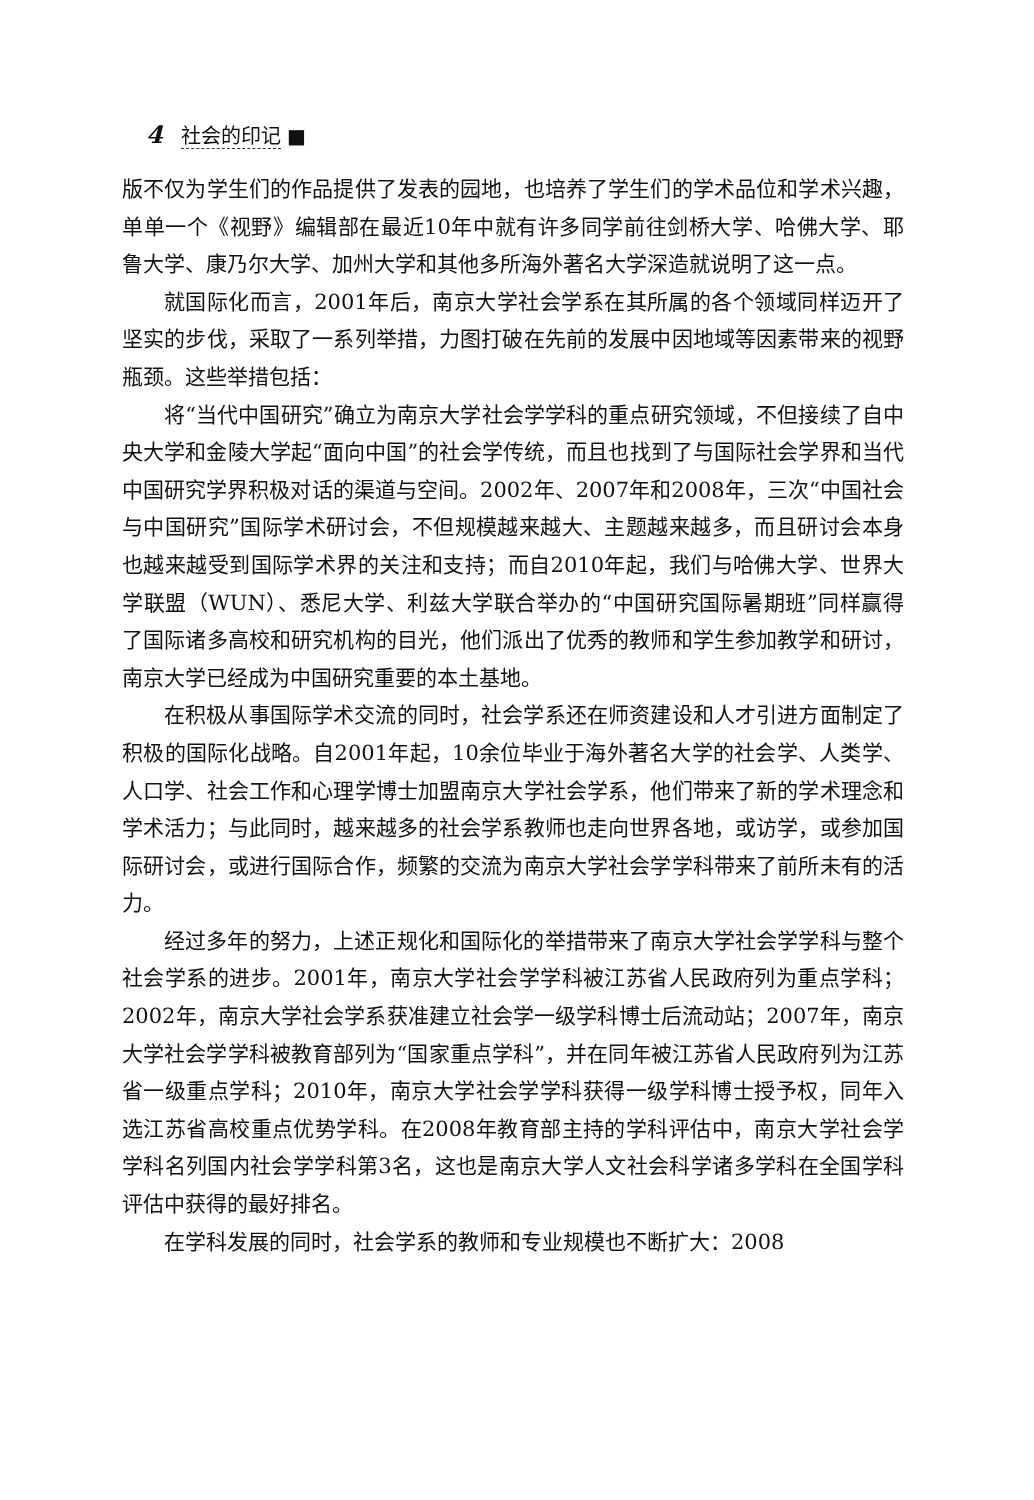4 社会的印记 ■
版不仅为学生们的作品提供了发表的园地，也培养了学生们的学术品位和学术兴趣，单单一个《视野》编辑部在最近10年中就有许多同学前往剑桥大学、哈佛大学、耶鲁大学、康乃尔大学、加州大学和其他多所海外著名大学深造就说明了这一点。
就国际化而言，2001年后，南京大学社会学系在其所属的各个领域同样迈开了坚实的步伐，采取了一系列举措，力图打破在先前的发展中因地域等因素带来的视野瓶颈。这些举措包括：
将“当代中国研究”确立为南京大学社会学学科的重点研究领域，不但接续了自中央大学和金陵大学起“面向中国”的社会学传统，而且也找到了与国际社会学界和当代中国研究学界积极对话的渠道与空间。2002年、2007年和2008年，三次“中国社会与中国研究”国际学术研讨会，不但规模越来越大、主题越来越多，而且研讨会本身也越来越受到国际学术界的关注和支持；而自2010年起，我们与哈佛大学、世界大学联盟（WUN）、悉尼大学、利兹大学联合举办的“中国研究国际暑期班”同样赢得了国际诸多高校和研究机构的目光，他们派出了优秀的教师和学生参加教学和研讨，南京大学已经成为中国研究重要的本土基地。
在积极从事国际学术交流的同时，社会学系还在师资建设和人才引进方面制定了积极的国际化战略。自2001年起，10余位毕业于海外著名大学的社会学、人类学、人口学、社会工作和心理学博士加盟南京大学社会学系，他们带来了新的学术理念和学术活力；与此同时，越来越多的社会学系教师也走向世界各地，或访学，或参加国际研讨会，或进行国际合作，频繁的交流为南京大学社会学学科带来了前所未有的活力。
经过多年的努力，上述正规化和国际化的举措带来了南京大学社会学学科与整个社会学系的进步。2001年，南京大学社会学学科被江苏省人民政府列为重点学科；2002年，南京大学社会学系获准建立社会学一级学科博士后流动站；2007年，南京大学社会学学科被教育部列为“国家重点学科”，并在同年被江苏省人民政府列为江苏省一级重点学科；2010年，南京大学社会学学科获得一级学科博士授予权，同年入选江苏省高校重点优势学科。在2008年教育部主持的学科评估中，南京大学社会学学科名列国内社会学学科第3名，这也是南京大学人文社会科学诸多学科在全国学科评估中获得的最好排名。
在学科发展的同时，社会学系的教师和专业规模也不断扩大：2008